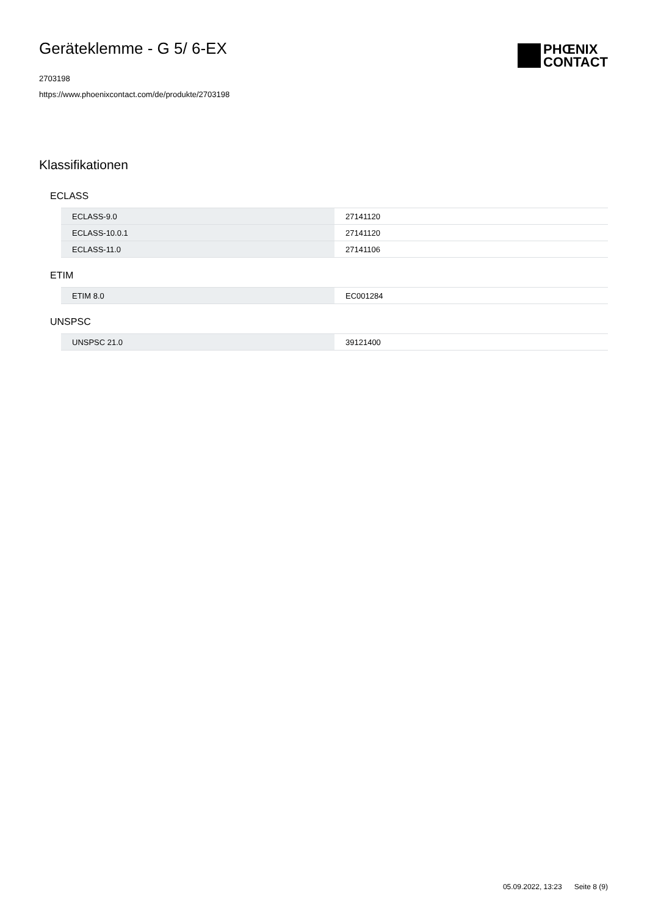Geräteklemme - G 5/ 6-EX
2703198
https://www.phoenixcontact.com/de/produkte/2703198
PHŒNIX
CONTACT
Klassifikationen
ECLASS
| ECLASS-9.0 | 27141120 |
| ECLASS-10.0.1 | 27141120 |
| ECLASS-11.0 | 27141106 |
ETIM
| ETIM 8.0 | EC001284 |
UNSPSC
| UNSPSC 21.0 | 39121400 |
05.09.2022, 13:23 Seite 8 (9)